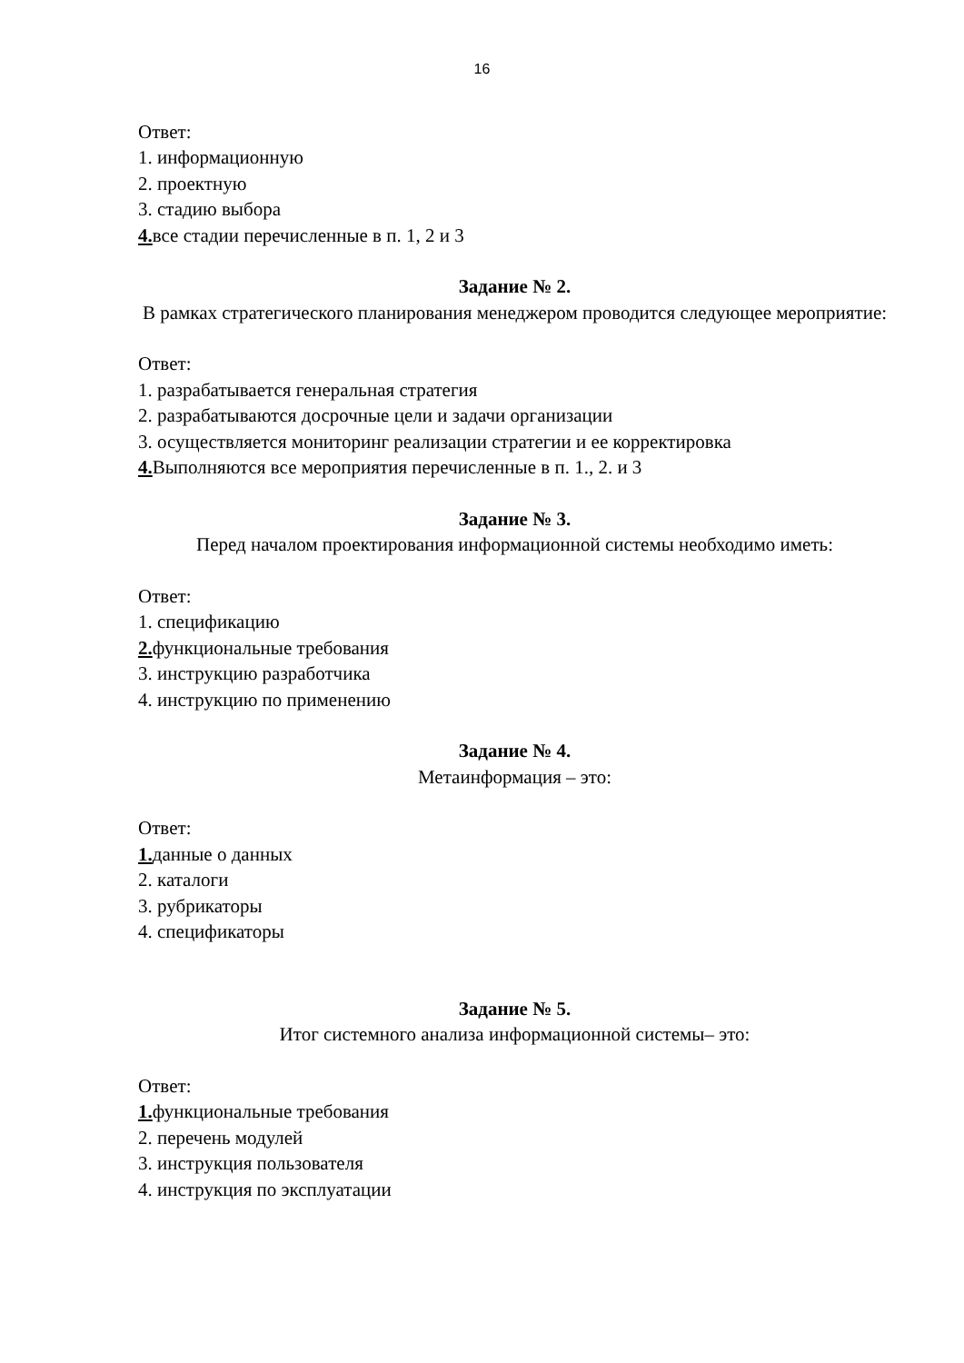16
Ответ:
1. информационную
2. проектную
3. стадию выбора
4. все стадии перечисленные в п. 1, 2 и 3
Задание № 2.
В рамках стратегического планирования менеджером проводится следующее мероприятие:
Ответ:
1. разрабатывается генеральная стратегия
2. разрабатываются досрочные цели и задачи организации
3. осуществляется мониторинг реализации стратегии и ее корректировка
4. Выполняются все мероприятия перечисленные в п. 1., 2. и 3
Задание № 3.
Перед началом проектирования информационной системы необходимо иметь:
Ответ:
1. спецификацию
2. функциональные требования
3. инструкцию разработчика
4. инструкцию по применению
Задание № 4.
Метаинформация – это:
Ответ:
1. данные о данных
2. каталоги
3. рубрикаторы
4. спецификаторы
Задание № 5.
Итог системного анализа информационной системы– это:
Ответ:
1. функциональные требования
2. перечень модулей
3. инструкция пользователя
4. инструкция по эксплуатации